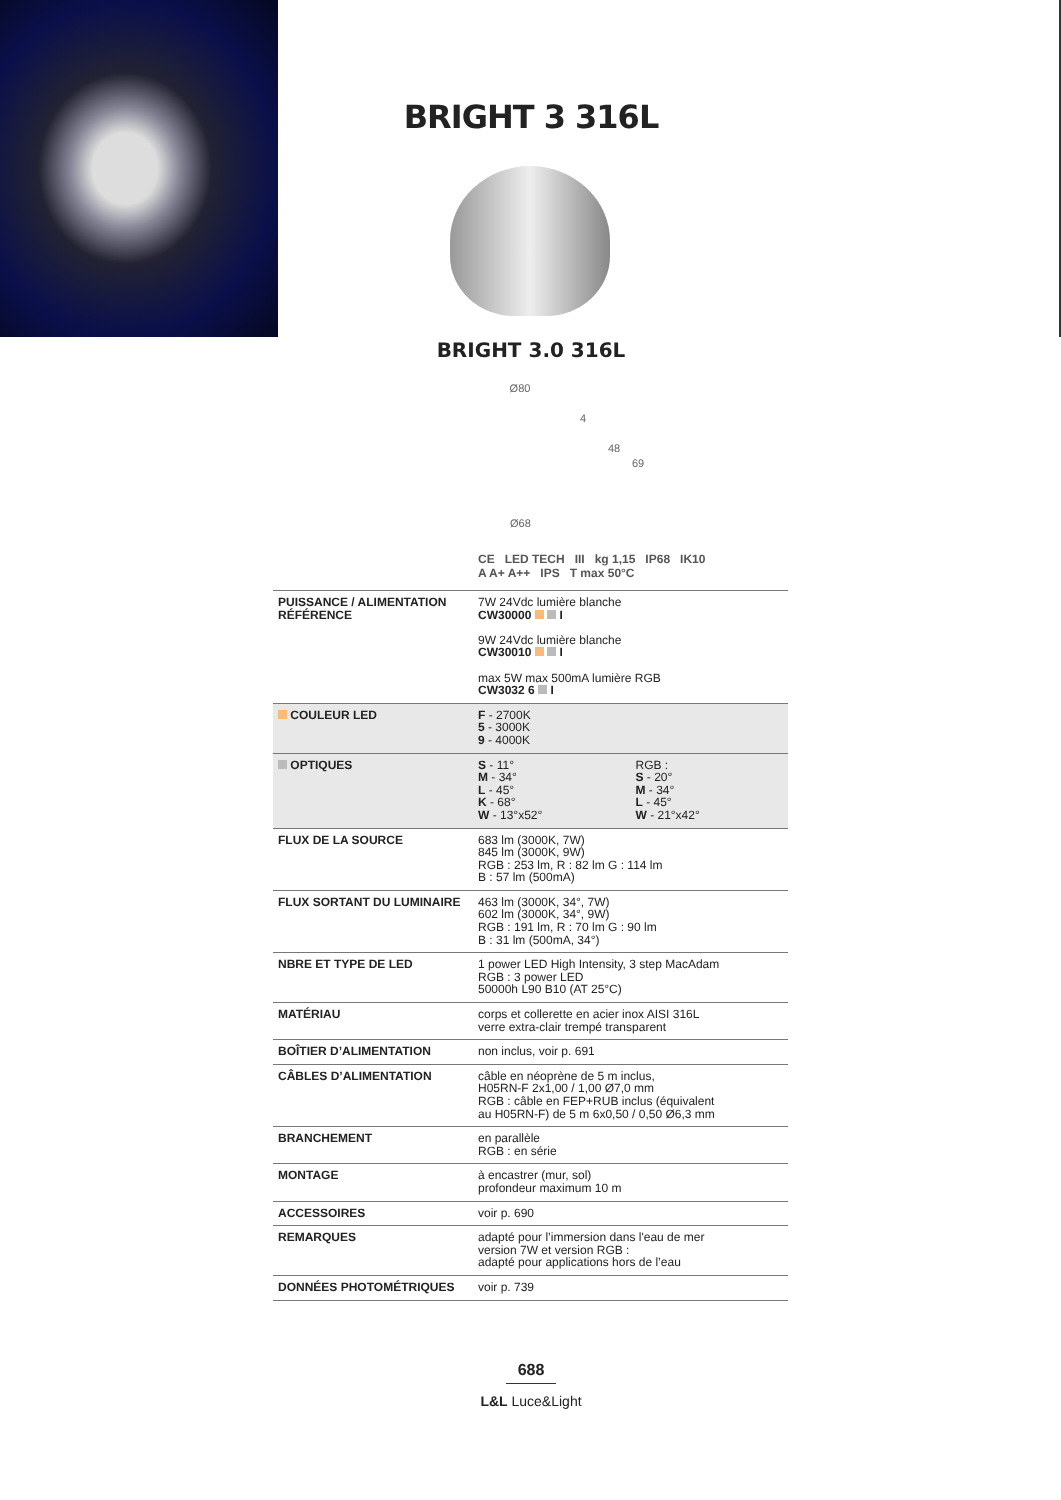BRIGHT 3 316L
BRIGHT 3.0 316L
Ø80
4
48
69
Ø68
CE LED TECH III kg 1,15 IP68 IK10
A A+ A++ IPS T max 50°C
| PUISSANCE / ALIMENTATION RÉFÉRENCE | 7W 24Vdc lumière blanche CW30000 I 9W 24Vdc lumière blanche CW30010 I max 5W max 500mA lumière RGB CW3032 6 I | |
| COULEUR LED | F - 2700K 5 - 3000K 9 - 4000K | |
| OPTIQUES | S - 11° M - 34° L - 45° K - 68° W - 13°x52° | RGB : S - 20° M - 34° L - 45° W - 21°x42° |
| FLUX DE LA SOURCE | 683 lm (3000K, 7W) 845 lm (3000K, 9W) RGB : 253 lm, R : 82 lm G : 114 lm B : 57 lm (500mA) | |
| FLUX SORTANT DU LUMINAIRE | 463 lm (3000K, 34°, 7W) 602 lm (3000K, 34°, 9W) RGB : 191 lm, R : 70 lm G : 90 lm B : 31 lm (500mA, 34°) | |
| NBRE ET TYPE DE LED | 1 power LED High Intensity, 3 step MacAdam RGB : 3 power LED 50000h L90 B10 (AT 25°C) | |
| MATÉRIAU | corps et collerette en acier inox AISI 316L verre extra-clair trempé transparent | |
| BOÎTIER D’ALIMENTATION | non inclus, voir p. 691 | |
| CÂBLES D’ALIMENTATION | câble en néoprène de 5 m inclus, H05RN-F 2x1,00 / 1,00 Ø7,0 mm RGB : câble en FEP+RUB inclus (équivalent au H05RN-F) de 5 m 6x0,50 / 0,50 Ø6,3 mm | |
| BRANCHEMENT | en parallèle RGB : en série | |
| MONTAGE | à encastrer (mur, sol) profondeur maximum 10 m | |
| ACCESSOIRES | voir p. 690 | |
| REMARQUES | adapté pour l’immersion dans l'eau de mer version 7W et version RGB : adapté pour applications hors de l’eau | |
| DONNÉES PHOTOMÉTRIQUES | voir p. 739 | |
688
L&L Luce&Light